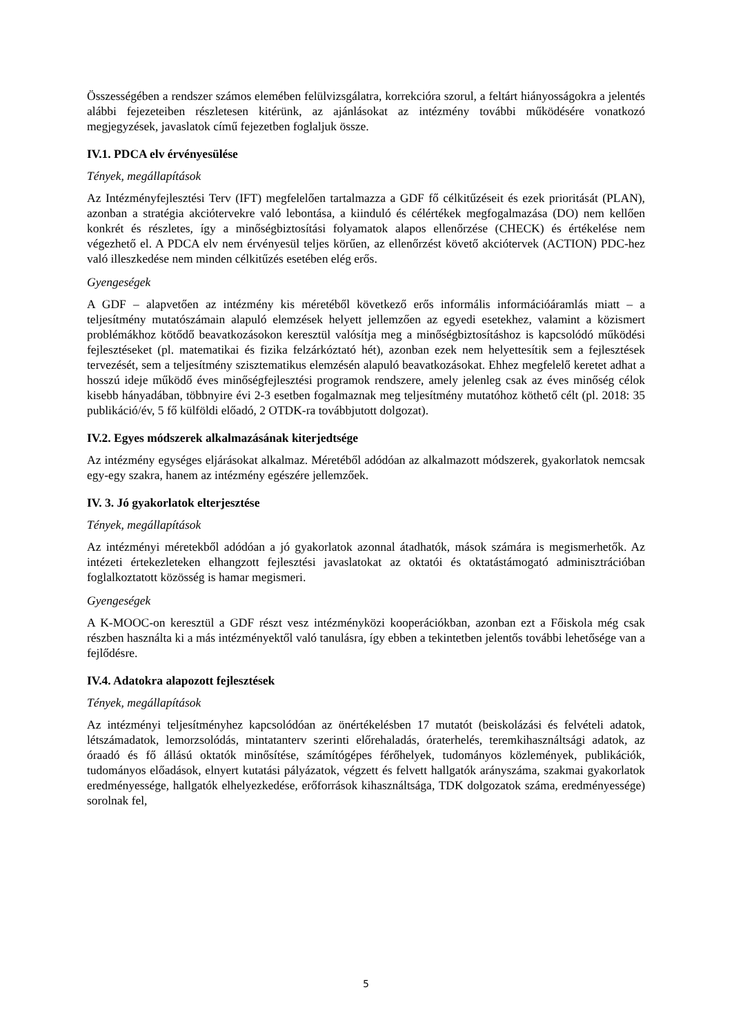Összességében a rendszer számos elemében felülvizsgálatra, korrekcióra szorul, a feltárt hiányosságokra a jelentés alábbi fejezeteiben részletesen kitérünk, az ajánlásokat az intézmény további működésére vonatkozó megjegyzések, javaslatok című fejezetben foglaljuk össze.
IV.1. PDCA elv érvényesülése
Tények, megállapítások
Az Intézményfejlesztési Terv (IFT) megfelelően tartalmazza a GDF fő célkitűzéseit és ezek prioritását (PLAN), azonban a stratégia akciótervekre való lebontása, a kiinduló és célértékek megfogalmazása (DO) nem kellően konkrét és részletes, így a minőségbiztosítási folyamatok alapos ellenőrzése (CHECK) és értékelése nem végezhető el. A PDCA elv nem érvényesül teljes körűen, az ellenőrzést követő akciótervek (ACTION) PDC-hez való illeszkedése nem minden célkitűzés esetében elég erős.
Gyengeségek
A GDF – alapvetően az intézmény kis méretéből következő erős informális információáramlás miatt – a teljesítmény mutatószámain alapuló elemzések helyett jellemzően az egyedi esetekhez, valamint a közismert problémákhoz kötődő beavatkozásokon keresztül valósítja meg a minőségbiztosításhoz is kapcsolódó működési fejlesztéseket (pl. matematikai és fizika felzárkóztató hét), azonban ezek nem helyettesítik sem a fejlesztések tervezését, sem a teljesítmény szisztematikus elemzésén alapuló beavatkozásokat. Ehhez megfelelő keretet adhat a hosszú ideje működő éves minőségfejlesztési programok rendszere, amely jelenleg csak az éves minőség célok kisebb hányadában, többnyire évi 2-3 esetben fogalmaznak meg teljesítmény mutatóhoz köthető célt (pl. 2018: 35 publikáció/év, 5 fő külföldi előadó, 2 OTDK-ra továbbjutott dolgozat).
IV.2. Egyes módszerek alkalmazásának kiterjedtsége
Az intézmény egységes eljárásokat alkalmaz. Méretéből adódóan az alkalmazott módszerek, gyakorlatok nemcsak egy-egy szakra, hanem az intézmény egészére jellemzőek.
IV. 3. Jó gyakorlatok elterjesztése
Tények, megállapítások
Az intézményi méretekből adódóan a jó gyakorlatok azonnal átadhatók, mások számára is megismerhetők. Az intézeti értekezleteken elhangzott fejlesztési javaslatokat az oktatói és oktatástámogató adminisztrációban foglalkoztatott közösség is hamar megismeri.
Gyengeségek
A K-MOOC-on keresztül a GDF részt vesz intézményközi kooperációkban, azonban ezt a Főiskola még csak részben használta ki a más intézményektől való tanulásra, így ebben a tekintetben jelentős további lehetősége van a fejlődésre.
IV.4. Adatokra alapozott fejlesztések
Tények, megállapítások
Az intézményi teljesítményhez kapcsolódóan az önértékelésben 17 mutatót (beiskolázási és felvételi adatok, létszámadatok, lemorzsolódás, mintatanterv szerinti előrehaladás, óraterhelés, teremkihasználtsági adatok, az óraadó és fő állású oktatók minősítése, számítógépes férőhelyek, tudományos közlemények, publikációk, tudományos előadások, elnyert kutatási pályázatok, végzett és felvett hallgatók arányszáma, szakmai gyakorlatok eredményessége, hallgatók elhelyezkedése, erőforrások kihasználtsága, TDK dolgozatok száma, eredményessége) sorolnak fel,
5